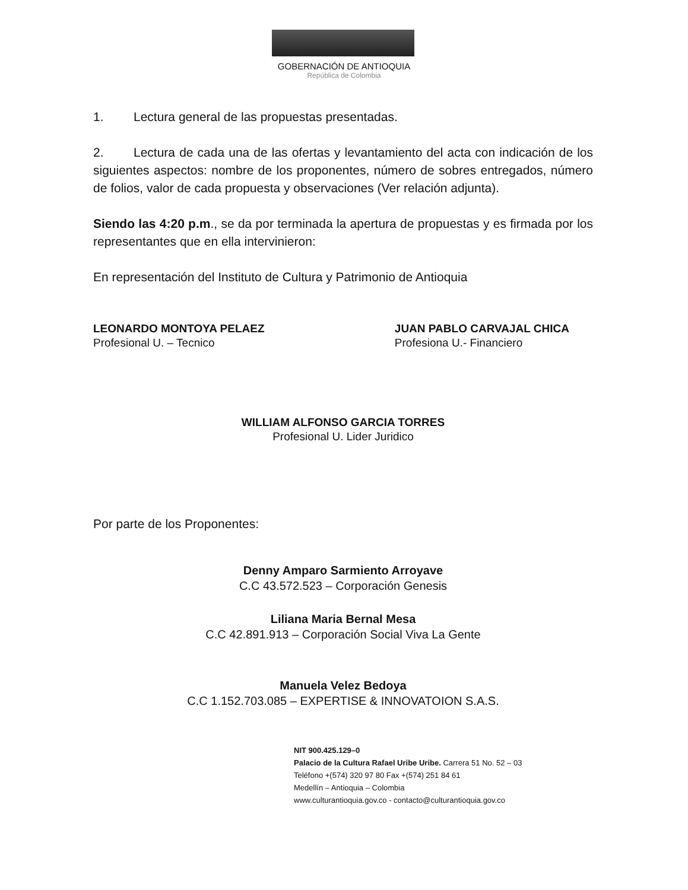GOBERNACIÓN DE ANTIOQUIA
República de Colombia
1. Lectura general de las propuestas presentadas.
2. Lectura de cada una de las ofertas y levantamiento del acta con indicación de los siguientes aspectos: nombre de los proponentes, número de sobres entregados, número de folios, valor de cada propuesta y observaciones (Ver relación adjunta).
Siendo las 4:20 p.m., se da por terminada la apertura de propuestas y es firmada por los representantes que en ella intervinieron:
En representación del Instituto de Cultura y Patrimonio de Antioquia
LEONARDO MONTOYA PELAEZ
Profesional U. – Tecnico
JUAN PABLO CARVAJAL CHICA
Profesiona U.- Financiero
WILLIAM ALFONSO GARCIA TORRES
Profesional U. Lider Juridico
Por parte de los Proponentes:
Denny Amparo Sarmiento Arroyave
C.C 43.572.523 – Corporación Genesis
Liliana Maria Bernal Mesa
C.C 42.891.913 – Corporación Social Viva La Gente
Manuela Velez Bedoya
C.C 1.152.703.085 – EXPERTISE & INNOVATOION S.A.S.
NIT 900.425.129–0
Palacio de la Cultura Rafael Uribe Uribe. Carrera 51 No. 52 – 03
Teléfono +(574) 320 97 80 Fax +(574) 251 84 61
Medellín – Antioquia – Colombia
www.culturantioquia.gov.co - contacto@culturantioquia.gov.co